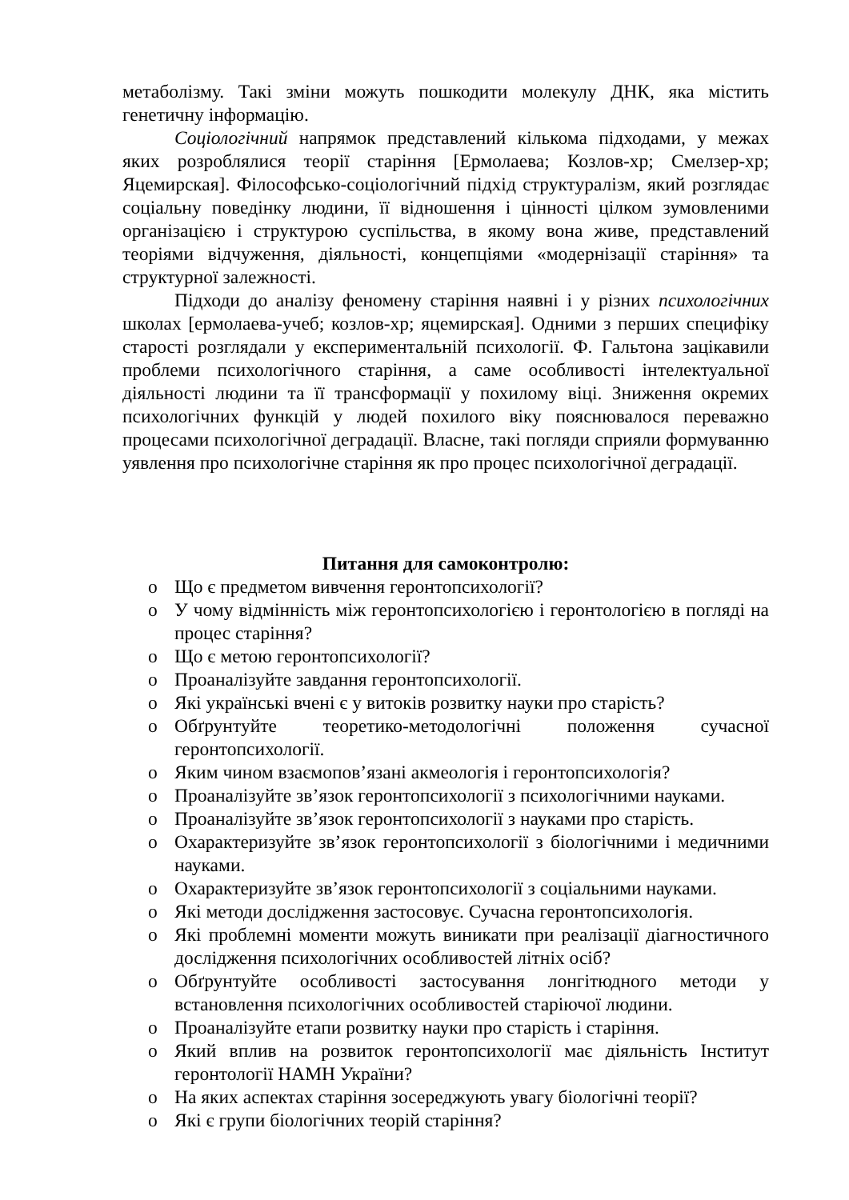метаболізму. Такі зміни можуть пошкодити молекулу ДНК, яка містить генетичну інформацію.
Соціологічний напрямок представлений кількома підходами, у межах яких розроблялися теорії старіння [Ермолаева; Козлов-хр; Смелзер-хр; Яцемирская]. Філософсько-соціологічний підхід структуралізм, який розглядає соціальну поведінку людини, її відношення і цінності цілком зумовленими організацією і структурою суспільства, в якому вона живе, представлений теоріями відчуження, діяльності, концепціями «модернізації старіння» та структурної залежності.
Підходи до аналізу феномену старіння наявні і у різних психологічних школах [ермолаева-учеб; козлов-хр; яцемирская]. Одними з перших специфіку старості розглядали у експериментальній психології. Ф. Гальтона зацікавили проблеми психологічного старіння, а саме особливості інтелектуальної діяльності людини та її трансформації у похилому віці. Зниження окремих психологічних функцій у людей похилого віку пояснювалося переважно процесами психологічної деградації. Власне, такі погляди сприяли формуванню уявлення про психологічне старіння як про процес психологічної деградації.
Питання для самоконтролю:
o Що є предметом вивчення геронтопсихології?
o У чому відмінність між геронтопсихологією і геронтологією в погляді на процес старіння?
o Що є метою геронтопсихології?
o Проаналізуйте завдання геронтопсихології.
o Які українські вчені є у витоків розвитку науки про старість?
o Обґрунтуйте теоретико-методологічні положення сучасної геронтопсихології.
o Яким чином взаємопов’язані акмеологія і геронтопсихологія?
o Проаналізуйте зв’язок геронтопсихології з психологічними науками.
o Проаналізуйте зв’язок геронтопсихології з науками про старість.
o Охарактеризуйте зв’язок геронтопсихології з біологічними і медичними науками.
o Охарактеризуйте зв’язок геронтопсихології з соціальними науками.
o Які методи дослідження застосовує. Сучасна геронтопсихологія.
o Які проблемні моменти можуть виникати при реалізації діагностичного дослідження психологічних особливостей літніх осіб?
o Обґрунтуйте особливості застосування лонгітюдного методи у встановлення психологічних особливостей старіючої людини.
o Проаналізуйте етапи розвитку науки про старість і старіння.
o Який вплив на розвиток геронтопсихології має діяльність Інститут геронтології НАМН України?
o На яких аспектах старіння зосереджують увагу біологічні теорії?
o Які є групи біологічних теорій старіння?